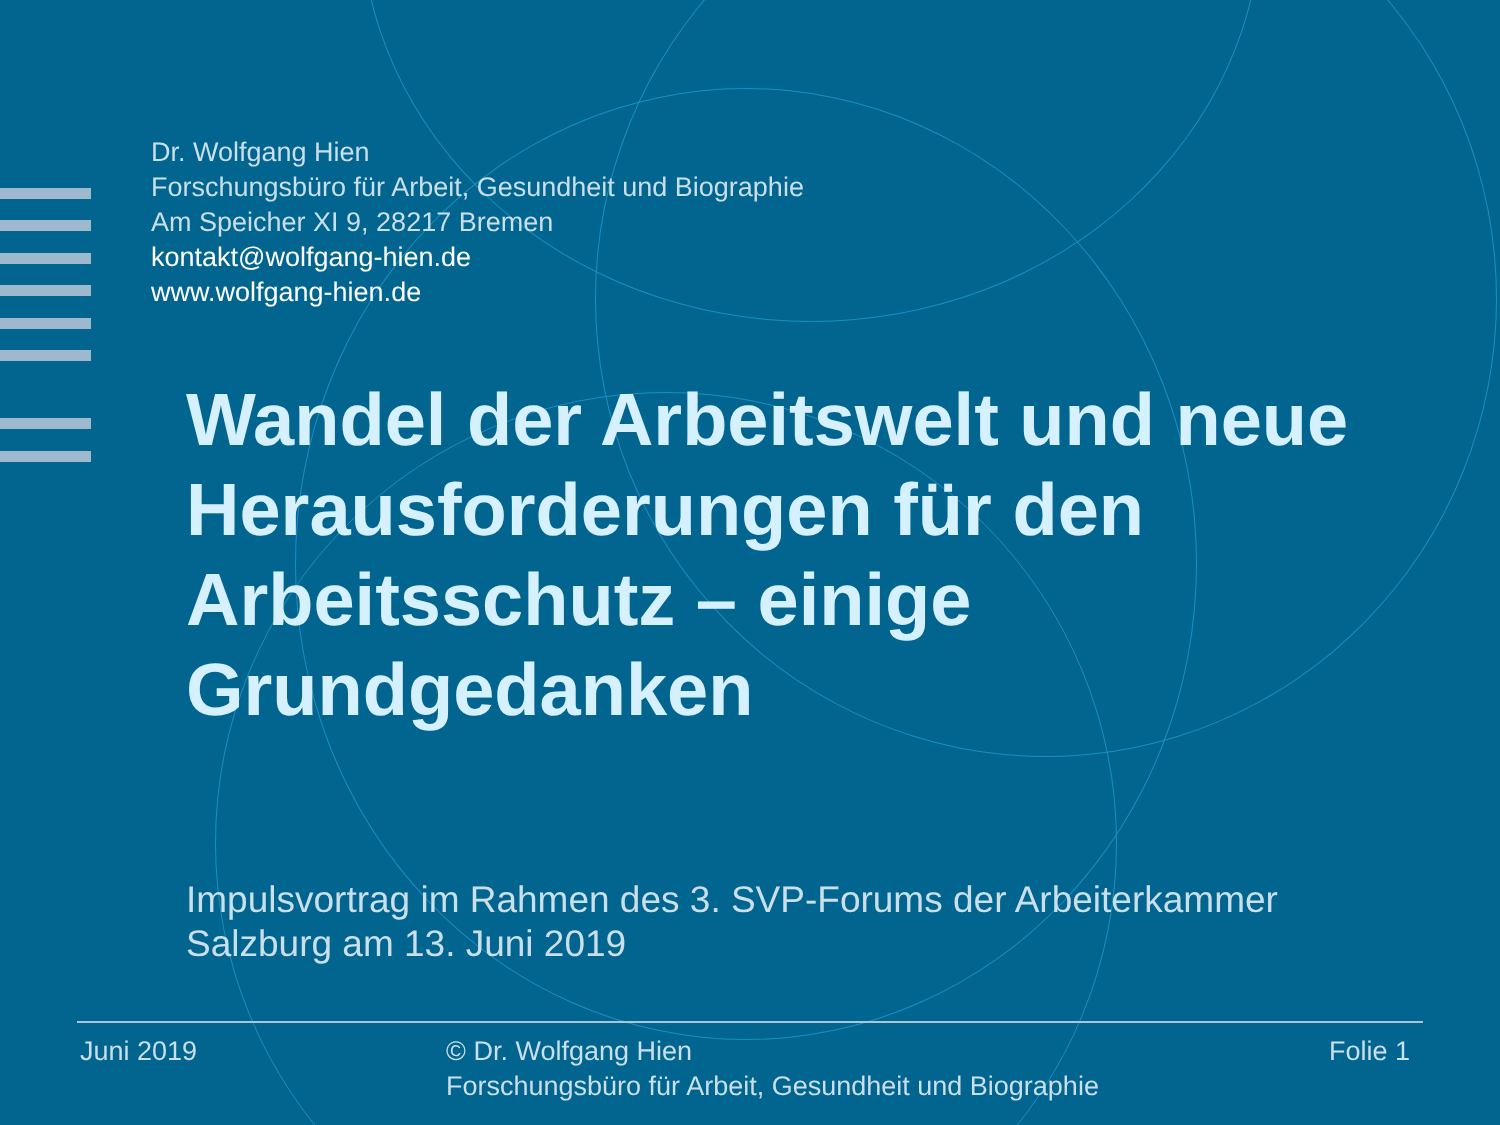Dr. Wolfgang Hien
Forschungsbüro für Arbeit, Gesundheit und Biographie
Am Speicher XI 9, 28217 Bremen
kontakt@wolfgang-hien.de
www.wolfgang-hien.de
Wandel der Arbeitswelt und neue Herausforderungen für den Arbeitsschutz – einige Grundgedanken
Impulsvortrag im Rahmen des 3. SVP-Forums der Arbeiterkammer
Salzburg am 13. Juni 2019
Juni 2019 © Dr. Wolfgang Hien
Forschungsbüro für Arbeit, Gesundheit und Biographie
Folie 1